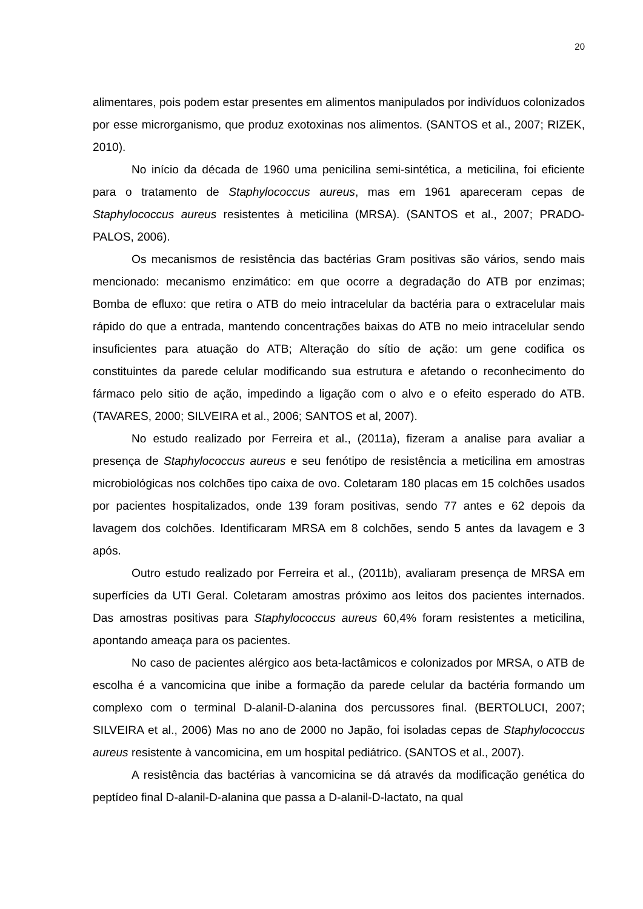20
alimentares, pois podem estar presentes em alimentos manipulados por indivíduos colonizados por esse microrganismo, que produz exotoxinas nos alimentos. (SANTOS et al., 2007; RIZEK, 2010).
No início da década de 1960 uma penicilina semi-sintética, a meticilina, foi eficiente para o tratamento de Staphylococcus aureus, mas em 1961 apareceram cepas de Staphylococcus aureus resistentes à meticilina (MRSA). (SANTOS et al., 2007; PRADO-PALOS, 2006).
Os mecanismos de resistência das bactérias Gram positivas são vários, sendo mais mencionado: mecanismo enzimático: em que ocorre a degradação do ATB por enzimas; Bomba de efluxo: que retira o ATB do meio intracelular da bactéria para o extracelular mais rápido do que a entrada, mantendo concentrações baixas do ATB no meio intracelular sendo insuficientes para atuação do ATB; Alteração do sítio de ação: um gene codifica os constituintes da parede celular modificando sua estrutura e afetando o reconhecimento do fármaco pelo sitio de ação, impedindo a ligação com o alvo e o efeito esperado do ATB. (TAVARES, 2000; SILVEIRA et al., 2006; SANTOS et al, 2007).
No estudo realizado por Ferreira et al., (2011a), fizeram a analise para avaliar a presença de Staphylococcus aureus e seu fenótipo de resistência a meticilina em amostras microbiológicas nos colchões tipo caixa de ovo. Coletaram 180 placas em 15 colchões usados por pacientes hospitalizados, onde 139 foram positivas, sendo 77 antes e 62 depois da lavagem dos colchões. Identificaram MRSA em 8 colchões, sendo 5 antes da lavagem e 3 após.
Outro estudo realizado por Ferreira et al., (2011b), avaliaram presença de MRSA em superfícies da UTI Geral. Coletaram amostras próximo aos leitos dos pacientes internados. Das amostras positivas para Staphylococcus aureus 60,4% foram resistentes a meticilina, apontando ameaça para os pacientes.
No caso de pacientes alérgico aos beta-lactâmicos e colonizados por MRSA, o ATB de escolha é a vancomicina que inibe a formação da parede celular da bactéria formando um complexo com o terminal D-alanil-D-alanina dos percussores final. (BERTOLUCI, 2007; SILVEIRA et al., 2006) Mas no ano de 2000 no Japão, foi isoladas cepas de Staphylococcus aureus resistente à vancomicina, em um hospital pediátrico. (SANTOS et al., 2007).
A resistência das bactérias à vancomicina se dá através da modificação genética do peptídeo final D-alanil-D-alanina que passa a D-alanil-D-lactato, na qual